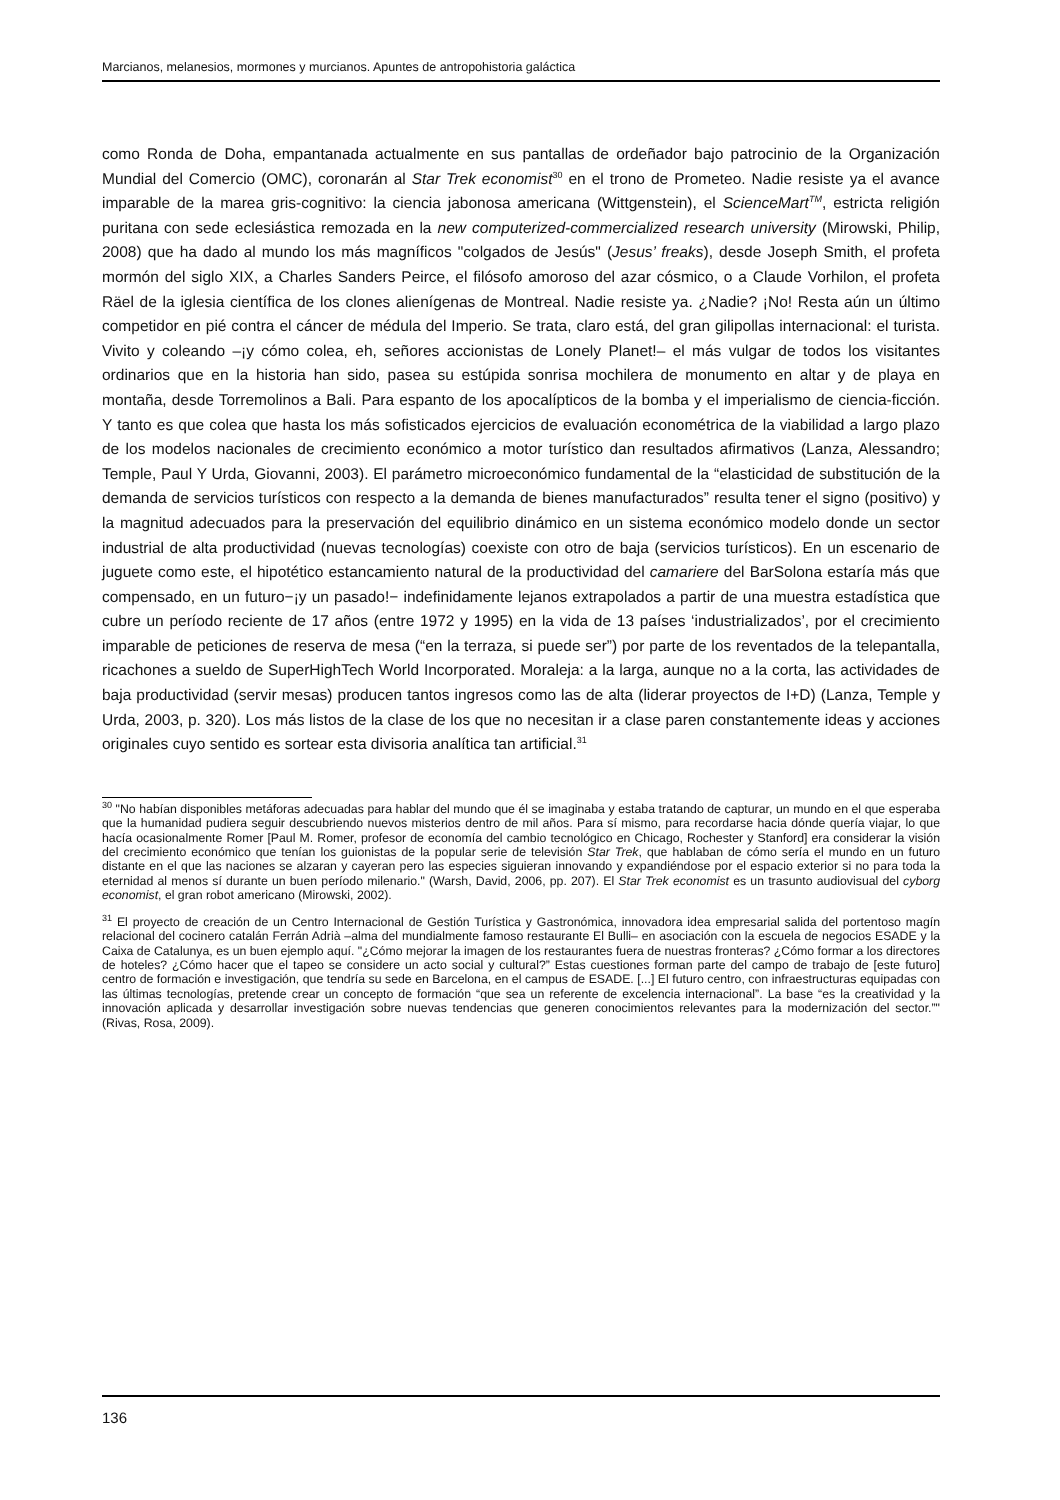Marcianos, melanesios, mormones y murcianos. Apuntes de antropohistoria galáctica
como Ronda de Doha, empantanada actualmente en sus pantallas de ordeñador bajo patrocinio de la Organización Mundial del Comercio (OMC), coronarán al Star Trek economist<sup>30</sup> en el trono de Prometeo. Nadie resiste ya el avance imparable de la marea gris-cognitivo: la ciencia jabonosa americana (Wittgenstein), el ScienceMart<sup>TM</sup>, estricta religión puritana con sede eclesiástica remozada en la new computerized-commercialized research university (Mirowski, Philip, 2008) que ha dado al mundo los más magníficos "colgados de Jesús" (Jesus’ freaks), desde Joseph Smith, el profeta mormón del siglo XIX, a Charles Sanders Peirce, el filósofo amoroso del azar cósmico, o a Claude Vorhilon, el profeta Räel de la iglesia científica de los clones alienígenas de Montreal. Nadie resiste ya. ¿Nadie? ¡No! Resta aún un último competidor en pié contra el cáncer de médula del Imperio. Se trata, claro está, del gran gilipollas internacional: el turista. Vivito y coleando –¡y cómo colea, eh, señores accionistas de Lonely Planet!– el más vulgar de todos los visitantes ordinarios que en la historia han sido, pasea su estúpida sonrisa mochilera de monumento en altar y de playa en montaña, desde Torremolinos a Bali. Para espanto de los apocalípticos de la bomba y el imperialismo de ciencia-ficción. Y tanto es que colea que hasta los más sofisticados ejercicios de evaluación econométrica de la viabilidad a largo plazo de los modelos nacionales de crecimiento económico a motor turístico dan resultados afirmativos (Lanza, Alessandro; Temple, Paul Y Urda, Giovanni, 2003). El parámetro microeconómico fundamental de la “elasticidad de substitución de la demanda de servicios turísticos con respecto a la demanda de bienes manufacturados” resulta tener el signo (positivo) y la magnitud adecuados para la preservación del equilibrio dinámico en un sistema económico modelo donde un sector industrial de alta productividad (nuevas tecnologías) coexiste con otro de baja (servicios turísticos). En un escenario de juguete como este, el hipotético estancamiento natural de la productividad del camariere del BarSolona estaría más que compensado, en un futuro−¡y un pasado!− indefinidamente lejanos extrapolados a partir de una muestra estadística que cubre un período reciente de 17 años (entre 1972 y 1995) en la vida de 13 países ‘industrializados’, por el crecimiento imparable de peticiones de reserva de mesa (“en la terraza, si puede ser”) por parte de los reventados de la telepantalla, ricachones a sueldo de SuperHighTech World Incorporated. Moraleja: a la larga, aunque no a la corta, las actividades de baja productividad (servir mesas) producen tantos ingresos como las de alta (liderar proyectos de I+D) (Lanza, Temple y Urda, 2003, p. 320). Los más listos de la clase de los que no necesitan ir a clase paren constantemente ideas y acciones originales cuyo sentido es sortear esta divisoria analítica tan artificial.<sup>31</sup>
<sup>30</sup> "No habían disponibles metáforas adecuadas para hablar del mundo que él se imaginaba y estaba tratando de capturar, un mundo en el que esperaba que la humanidad pudiera seguir descubriendo nuevos misterios dentro de mil años. Para sí mismo, para recordarse hacia dónde quería viajar, lo que hacía ocasionalmente Romer [Paul M. Romer, profesor de economía del cambio tecnológico en Chicago, Rochester y Stanford] era considerar la visión del crecimiento económico que tenían los guionistas de la popular serie de televisión Star Trek, que hablaban de cómo sería el mundo en un futuro distante en el que las naciones se alzaran y cayeran pero las especies siguieran innovando y expandiéndose por el espacio exterior si no para toda la eternidad al menos sí durante un buen período milenario." (Warsh, David, 2006, pp. 207). El Star Trek economist es un trasunto audiovisual del cyborg economist, el gran robot americano (Mirowski, 2002).
<sup>31</sup> El proyecto de creación de un Centro Internacional de Gestión Turística y Gastronómica, innovadora idea empresarial salida del portentoso magín relacional del cocinero catalán Ferrán Adrià –alma del mundialmente famoso restaurante El Bulli– en asociación con la escuela de negocios ESADE y la Caixa de Catalunya, es un buen ejemplo aquí. "¿Cómo mejorar la imagen de los restaurantes fuera de nuestras fronteras? ¿Cómo formar a los directores de hoteles? ¿Cómo hacer que el tapeo se considere un acto social y cultural?” Estas cuestiones forman parte del campo de trabajo de [este futuro] centro de formación e investigación, que tendría su sede en Barcelona, en el campus de ESADE. [...] El futuro centro, con infraestructuras equipadas con las últimas tecnologías, pretende crear un concepto de formación “que sea un referente de excelencia internacional”. La base “es la creatividad y la innovación aplicada y desarrollar investigación sobre nuevas tendencias que generen conocimientos relevantes para la modernización del sector.”" (Rivas, Rosa, 2009).
136